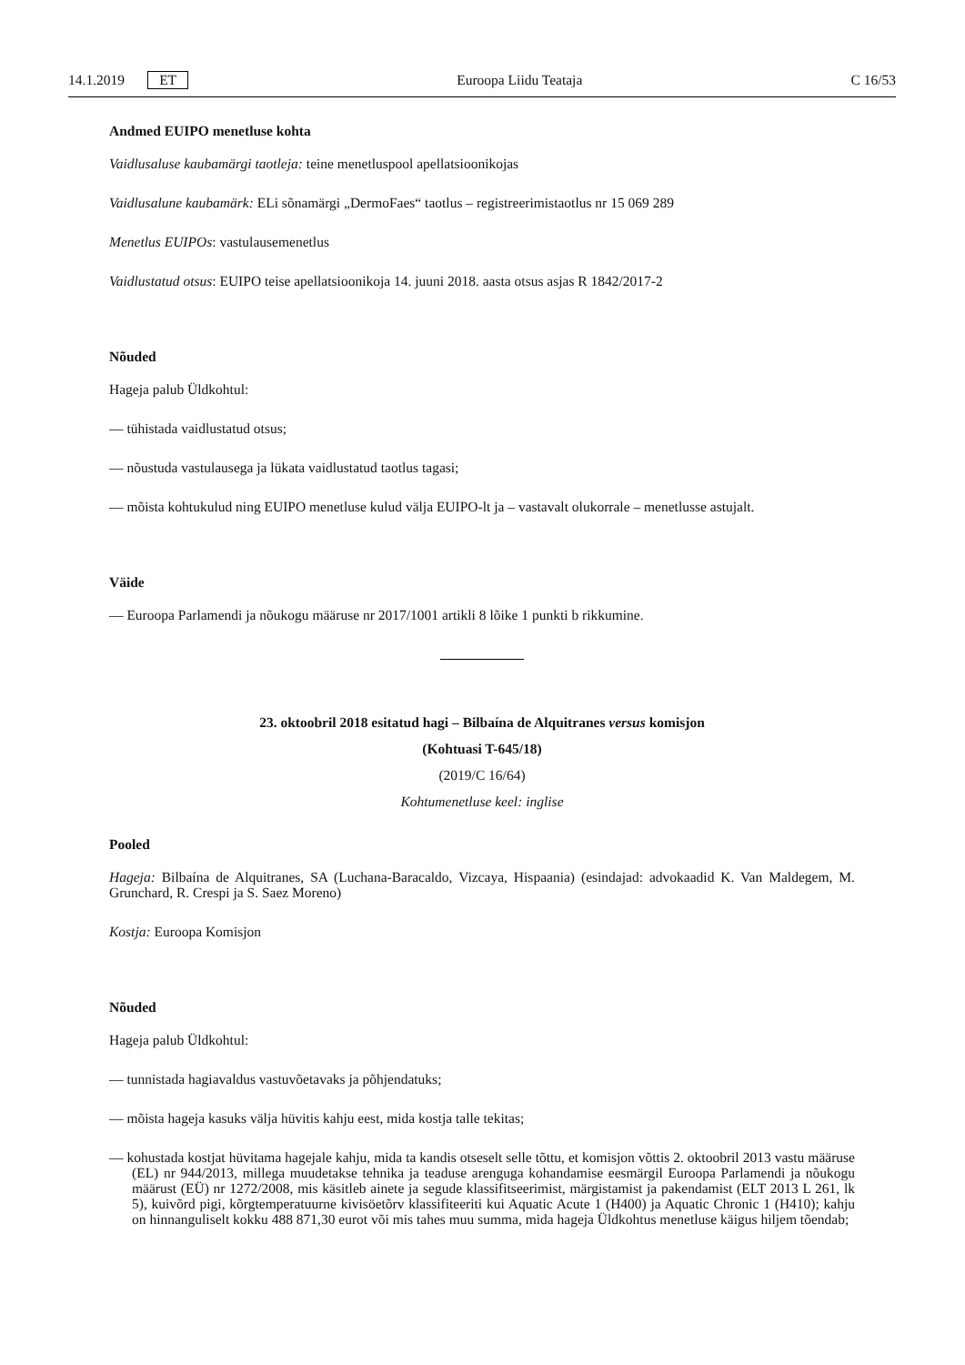14.1.2019 ET Euroopa Liidu Teataja C 16/53
Andmed EUIPO menetluse kohta
Vaidlusaluse kaubamärgi taotleja: teine menetluspool apellatsioonikojas
Vaidlusalune kaubamärk: ELi sõnamärgi „DermoFaes“ taotlus – registreerimistaotlus nr 15 069 289
Menetlus EUIPOs: vastulausemenetlus
Vaidlustatud otsus: EUIPO teise apellatsioonikoja 14. juuni 2018. aasta otsus asjas R 1842/2017-2
Nõuded
Hageja palub Üldkohtul:
— tühistada vaidlustatud otsus;
— nõustuda vastulausega ja lükata vaidlustatud taotlus tagasi;
— mõista kohtukulud ning EUIPO menetluse kulud välja EUIPO-lt ja – vastavalt olukorrale – menetlusse astujalt.
Väide
— Euroopa Parlamendi ja nõukogu määruse nr 2017/1001 artikli 8 lõike 1 punkti b rikkumine.
23. oktoobril 2018 esitatud hagi – Bilbaína de Alquitranes versus komisjon
(Kohtuasi T-645/18)
(2019/C 16/64)
Kohtumenetluse keel: inglise
Pooled
Hageja: Bilbaína de Alquitranes, SA (Luchana-Baracaldo, Vizcaya, Hispaania) (esindajad: advokaadid K. Van Maldegem, M. Grunchard, R. Crespi ja S. Saez Moreno)
Kostja: Euroopa Komisjon
Nõuded
Hageja palub Üldkohtul:
— tunnistada hagiavaldus vastuvõetavaks ja põhjendatuks;
— mõista hageja kasuks välja hüvitis kahju eest, mida kostja talle tekitas;
— kohustada kostjat hüvitama hagejale kahju, mida ta kandis otseselt selle tõttu, et komisjon võttis 2. oktoobril 2013 vastu määruse (EL) nr 944/2013, millega muudetakse tehnika ja teaduse arenguga kohandamise eesmärgil Euroopa Parlamendi ja nõukogu määrust (EÜ) nr 1272/2008, mis käsitleb ainete ja segude klassifitseerimist, märgistamist ja pakendamist (ELT 2013 L 261, lk 5), kuivõrd pigi, kõrgtemperatuurne kivisöetõrv klassifiteeriti kui Aquatic Acute 1 (H400) ja Aquatic Chronic 1 (H410); kahju on hinnanguliselt kokku 488 871,30 eurot või mis tahes muu summa, mida hageja Üldkohtus menetluse käigus hiljem tõendab;